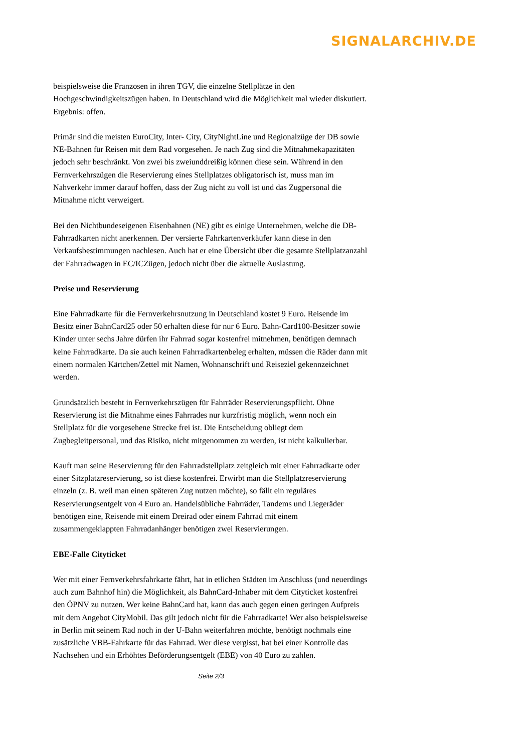SIGNALARCHIV.DE
beispielsweise die Franzosen in ihren TGV, die einzelne Stellplätze in den Hochgeschwindigkeitszügen haben. In Deutschland wird die Möglichkeit mal wieder diskutiert. Ergebnis: offen.
Primär sind die meisten EuroCity, Inter- City, CityNightLine und Regionalzüge der DB sowie NE-Bahnen für Reisen mit dem Rad vorgesehen. Je nach Zug sind die Mitnahmekapazitäten jedoch sehr beschränkt. Von zwei bis zweiunddreißig können diese sein. Während in den Fernverkehrszügen die Reservierung eines Stellplatzes obligatorisch ist, muss man im Nahverkehr immer darauf hoffen, dass der Zug nicht zu voll ist und das Zugpersonal die Mitnahme nicht verweigert.
Bei den Nichtbundeseigenen Eisenbahnen (NE) gibt es einige Unternehmen, welche die DB-Fahrradkarten nicht anerkennen. Der versierte Fahrkartenverkäufer kann diese in den Verkaufsbestimmungen nachlesen. Auch hat er eine Übersicht über die gesamte Stellplatzanzahl der Fahrradwagen in EC/ICZügen, jedoch nicht über die aktuelle Auslastung.
Preise und Reservierung
Eine Fahrradkarte für die Fernverkehrsnutzung in Deutschland kostet 9 Euro. Reisende im Besitz einer BahnCard25 oder 50 erhalten diese für nur 6 Euro. Bahn-Card100-Besitzer sowie Kinder unter sechs Jahre dürfen ihr Fahrrad sogar kostenfrei mitnehmen, benötigen demnach keine Fahrradkarte. Da sie auch keinen Fahrradkartenbeleg erhalten, müssen die Räder dann mit einem normalen Kärtchen/Zettel mit Namen, Wohnanschrift und Reiseziel gekennzeichnet werden.
Grundsätzlich besteht in Fernverkehrszügen für Fahrräder Reservierungspflicht. Ohne Reservierung ist die Mitnahme eines Fahrrades nur kurzfristig möglich, wenn noch ein Stellplatz für die vorgesehene Strecke frei ist. Die Entscheidung obliegt dem Zugbegleitpersonal, und das Risiko, nicht mitgenommen zu werden, ist nicht kalkulierbar.
Kauft man seine Reservierung für den Fahrradstellplatz zeitgleich mit einer Fahrradkarte oder einer Sitzplatzreservierung, so ist diese kostenfrei. Erwirbt man die Stellplatzreservierung einzeln (z. B. weil man einen späteren Zug nutzen möchte), so fällt ein reguläres Reservierungsentgelt von 4 Euro an. Handelsübliche Fahrräder, Tandems und Liegeräder benötigen eine, Reisende mit einem Dreirad oder einem Fahrrad mit einem zusammengeklappten Fahrradanhänger benötigen zwei Reservierungen.
EBE-Falle Cityticket
Wer mit einer Fernverkehrsfahrkarte fährt, hat in etlichen Städten im Anschluss (und neuerdings auch zum Bahnhof hin) die Möglichkeit, als BahnCard-Inhaber mit dem Cityticket kostenfrei den ÖPNV zu nutzen. Wer keine BahnCard hat, kann das auch gegen einen geringen Aufpreis mit dem Angebot CityMobil. Das gilt jedoch nicht für die Fahrradkarte! Wer also beispielsweise in Berlin mit seinem Rad noch in der U-Bahn weiterfahren möchte, benötigt nochmals eine zusätzliche VBB-Fahrkarte für das Fahrrad. Wer diese vergisst, hat bei einer Kontrolle das Nachsehen und ein Erhöhtes Beförderungsentgelt (EBE) von 40 Euro zu zahlen.
Seite 2/3